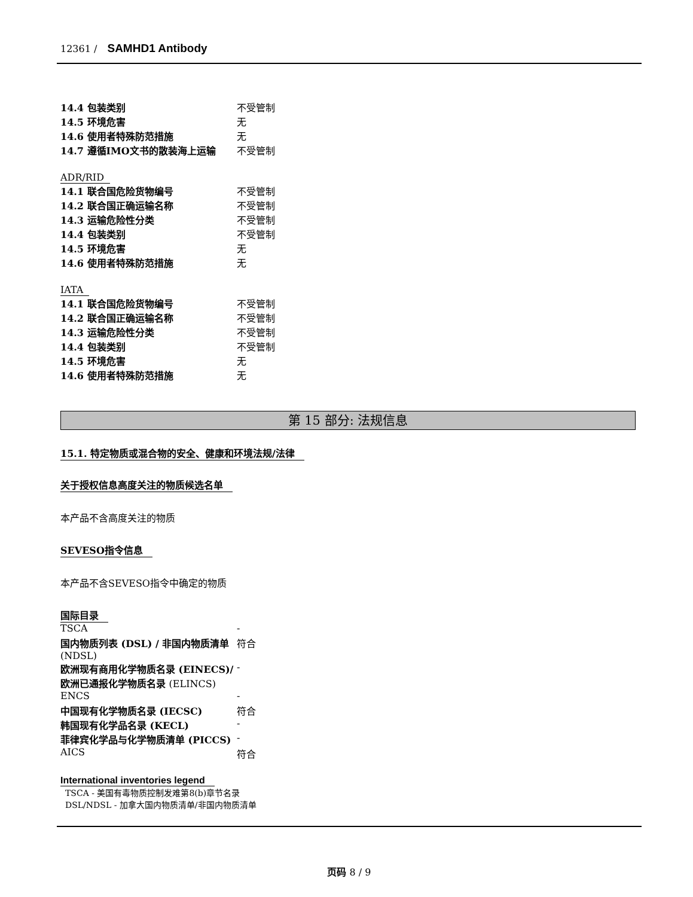12361 / SAMHD1 Antibody
| 14.4 包装类别 | 不受管制 |
| 14.5 环境危害 | 无 |
| 14.6 使用者特殊防范措施 | 无 |
| 14.7 遵循IMO文书的散装海上运输 | 不受管制 |
ADR/RID
| 14.1 联合国危险货物编号 | 不受管制 |
| 14.2 联合国正确运输名称 | 不受管制 |
| 14.3 运输危险性分类 | 不受管制 |
| 14.4 包装类别 | 不受管制 |
| 14.5 环境危害 | 无 |
| 14.6 使用者特殊防范措施 | 无 |
IATA
| 14.1 联合国危险货物编号 | 不受管制 |
| 14.2 联合国正确运输名称 | 不受管制 |
| 14.3 运输危险性分类 | 不受管制 |
| 14.4 包装类别 | 不受管制 |
| 14.5 环境危害 | 无 |
| 14.6 使用者特殊防范措施 | 无 |
第 15 部分: 法规信息
15.1. 特定物质或混合物的安全、健康和环境法规/法律
关于授权信息高度关注的物质候选名单
本产品不含高度关注的物质
SEVESO指令信息
本产品不含SEVESO指令中确定的物质
国际目录
| TSCA | - |
| 国内物质列表 (DSL) / 非国内物质清单 (NDSL) | 符合 |
| 欧洲现有商用化学物质名录 (EINECS)/欧洲已通报化学物质名录 (ELINCS) | - |
| ENCS | - |
| 中国现有化学物质名录 (IECSC) | 符合 |
| 韩国现有化学品名录 (KECL) | - |
| 菲律宾化学品与化学物质清单 (PICCS) | - |
| AICS | 符合 |
International inventories legend
TSCA - 美国有毒物质控制发难第8(b)章节名录
DSL/NDSL - 加拿大国内物质清单/非国内物质清单
页码 8 / 9